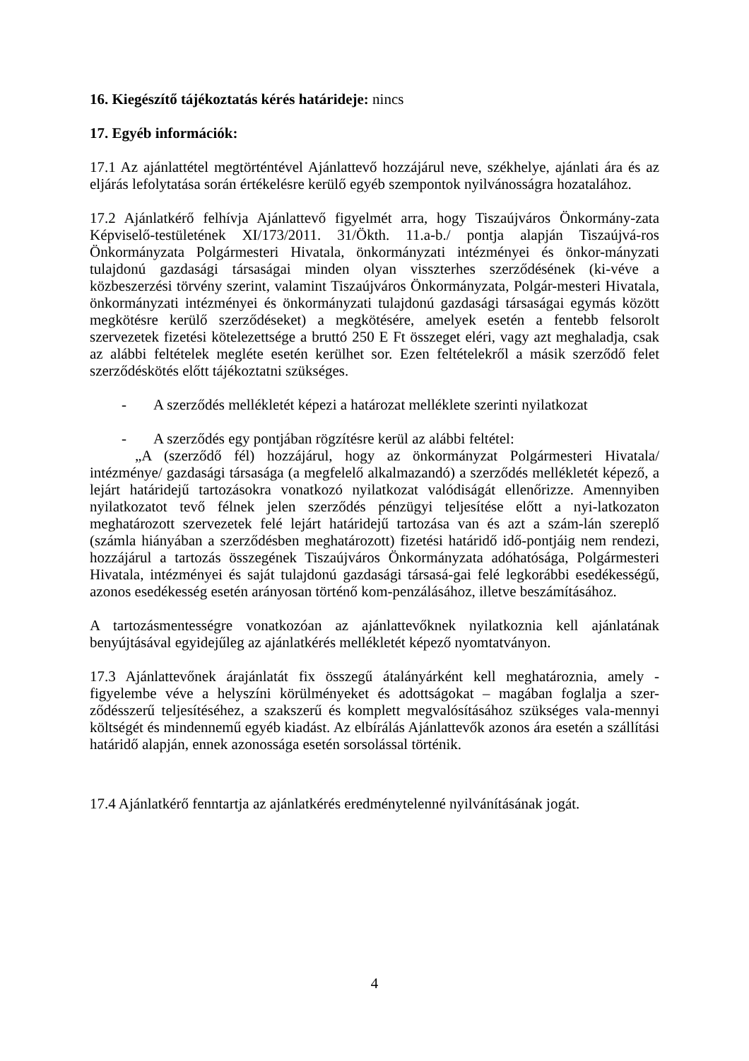16. Kiegészítő tájékoztatás kérés határideje: nincs
17. Egyéb információk:
17.1 Az ajánlattétel megtörténtével Ajánlattevő hozzájárul neve, székhelye, ajánlati ára és az eljárás lefolytatása során értékelésre kerülő egyéb szempontok nyilvánosságra hozatalához.
17.2 Ajánlatkérő felhívja Ajánlattevő figyelmét arra, hogy Tiszaújváros Önkormány-zata Képviselő-testületének XI/173/2011. 31/Ökth. 11.a-b./ pontja alapján Tiszaújvá-ros Önkormányzata Polgármesteri Hivatala, önkormányzati intézményei és önkor-mányzati tulajdonú gazdasági társaságai minden olyan visszterhes szerződésének (ki-véve a közbeszerzési törvény szerint, valamint Tiszaújváros Önkormányzata, Polgár-mesteri Hivatala, önkormányzati intézményei és önkormányzati tulajdonú gazdasági társaságai egymás között megkötésre kerülő szerződéseket) a megkötésére, amelyek esetén a fentebb felsorolt szervezetek fizetési kötelezettsége a bruttó 250 E Ft összeget eléri, vagy azt meghaladja, csak az alábbi feltételek megléte esetén kerülhet sor. Ezen feltételekről a másik szerződő felet szerződéskötés előtt tájékoztatni szükséges.
- A szerződés mellékletét képezi a határozat melléklete szerinti nyilatkozat
- A szerződés egy pontjában rögzítésre kerül az alábbi feltétel:
„A (szerződő fél) hozzájárul, hogy az önkormányzat Polgármesteri Hivatala/ intézménye/ gazdasági társasága (a megfelelő alkalmazandó) a szerződés mellékletét képező, a lejárt határidejű tartozásokra vonatkozó nyilatkozat valódiságát ellenőrizze. Amennyiben nyilatkozatot tevő félnek jelen szerződés pénzügyi teljesítése előtt a nyi-latkozaton meghatározott szervezetek felé lejárt határidejű tartozása van és azt a szám-lán szereplő (számla hiányában a szerződésben meghatározott) fizetési határidő idő-pontjáig nem rendezi, hozzájárul a tartozás összegének Tiszaújváros Önkormányzata adóhatósága, Polgármesteri Hivatala, intézményei és saját tulajdonú gazdasági társasá-gai felé legkorábbi esedékességű, azonos esedékesség esetén arányosan történő kom-penzálásához, illetve beszámításához.
A tartozásmentességre vonatkozóan az ajánlattevőknek nyilatkoznia kell ajánlatának benyújtásával egyidejűleg az ajánlatkérés mellékletét képező nyomtatványon.
17.3 Ajánlattevőnek árajánlatát fix összegű átalányárként kell meghatároznia, amely - figyelembe véve a helyszíni körülményeket és adottságokat – magában foglalja a szer-ződésszerű teljesítéséhez, a szakszerű és komplett megvalósításához szükséges vala-mennyi költségét és mindennemű egyéb kiadást. Az elbírálás Ajánlattevők azonos ára esetén a szállítási határidő alapján, ennek azonossága esetén sorsolással történik.
17.4 Ajánlatkérő fenntartja az ajánlatkérés eredménytelenné nyilvánításának jogát.
4